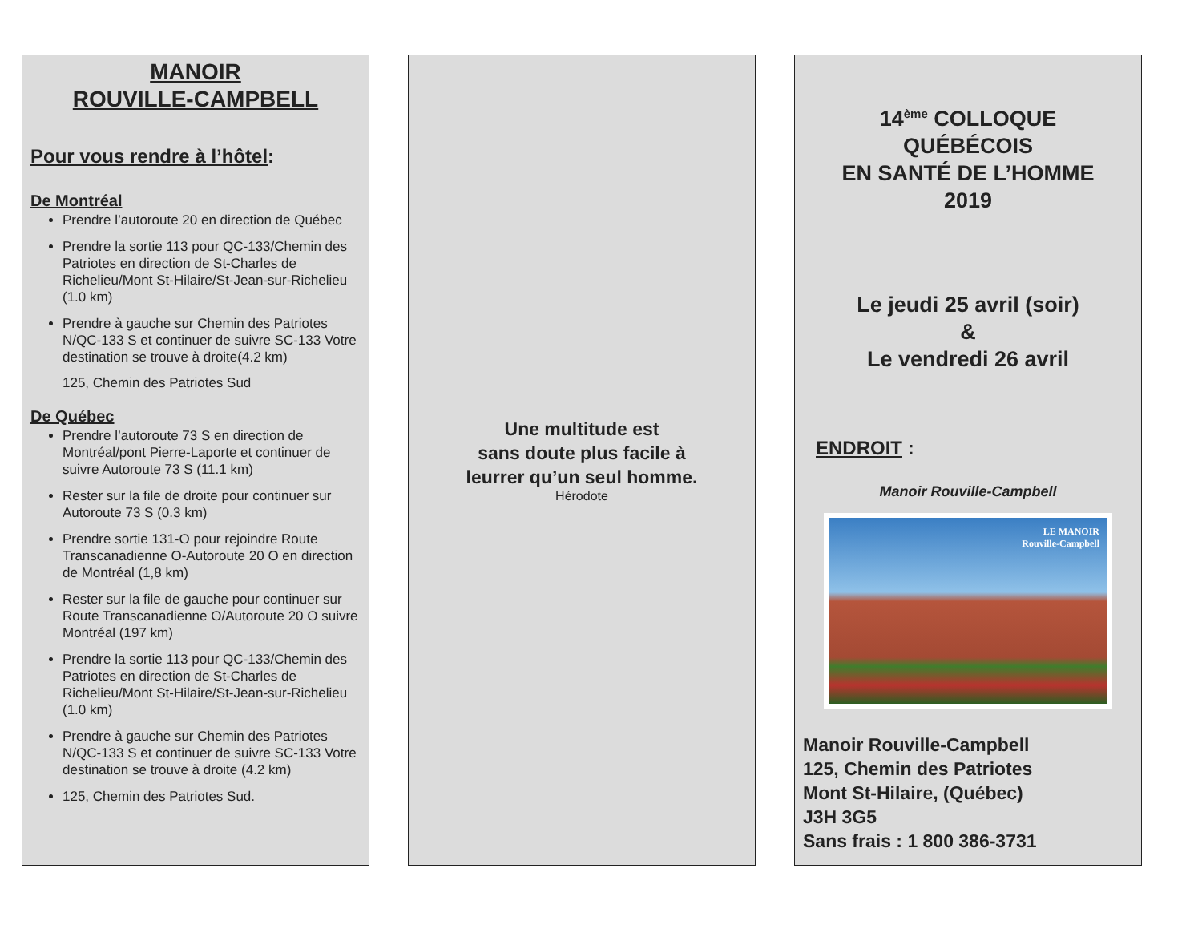MANOIR
ROUVILLE-CAMPBELL
Pour vous rendre à l’hôtel:
De Montréal
Prendre l’autoroute 20 en direction de Québec
Prendre la sortie 113 pour QC-133/Chemin des Patriotes en direction de St-Charles de Richelieu/Mont St-Hilaire/St-Jean-sur-Richelieu (1.0 km)
Prendre à gauche sur Chemin des Patriotes N/QC-133 S et continuer de suivre SC-133 Votre destination se trouve à droite(4.2 km)
125, Chemin des Patriotes Sud
De Québec
Prendre l’autoroute 73 S en direction de Montréal/pont Pierre-Laporte et continuer de suivre Autoroute 73 S (11.1 km)
Rester sur la file de droite pour continuer sur Autoroute 73 S (0.3 km)
Prendre sortie 131-O pour rejoindre Route Transcanadienne O-Autoroute 20 O en direction de Montréal (1,8 km)
Rester sur la file de gauche pour continuer sur Route Transcanadienne O/Autoroute 20 O suivre Montréal (197 km)
Prendre la sortie 113 pour QC-133/Chemin des Patriotes en direction de St-Charles de Richelieu/Mont St-Hilaire/St-Jean-sur-Richelieu (1.0 km)
Prendre à gauche sur Chemin des Patriotes N/QC-133 S et continuer de suivre SC-133 Votre destination se trouve à droite (4.2 km)
125, Chemin des Patriotes Sud.
Une multitude est
sans doute plus facile à
leurrer qu’un seul homme.
Hérodote
14<sup>ème</sup> COLLOQUE
QUÉBÉCOIS
EN SANTÉ DE L’HOMME
2019
Le jeudi 25 avril (soir)
&
Le vendredi 26 avril
ENDROIT :
Manoir Rouville-Campbell
LE MANOIR
Rouville-Campbell
Manoir Rouville-Campbell
125, Chemin des Patriotes
Mont St-Hilaire, (Québec)
J3H 3G5
Sans frais : 1 800 386-3731